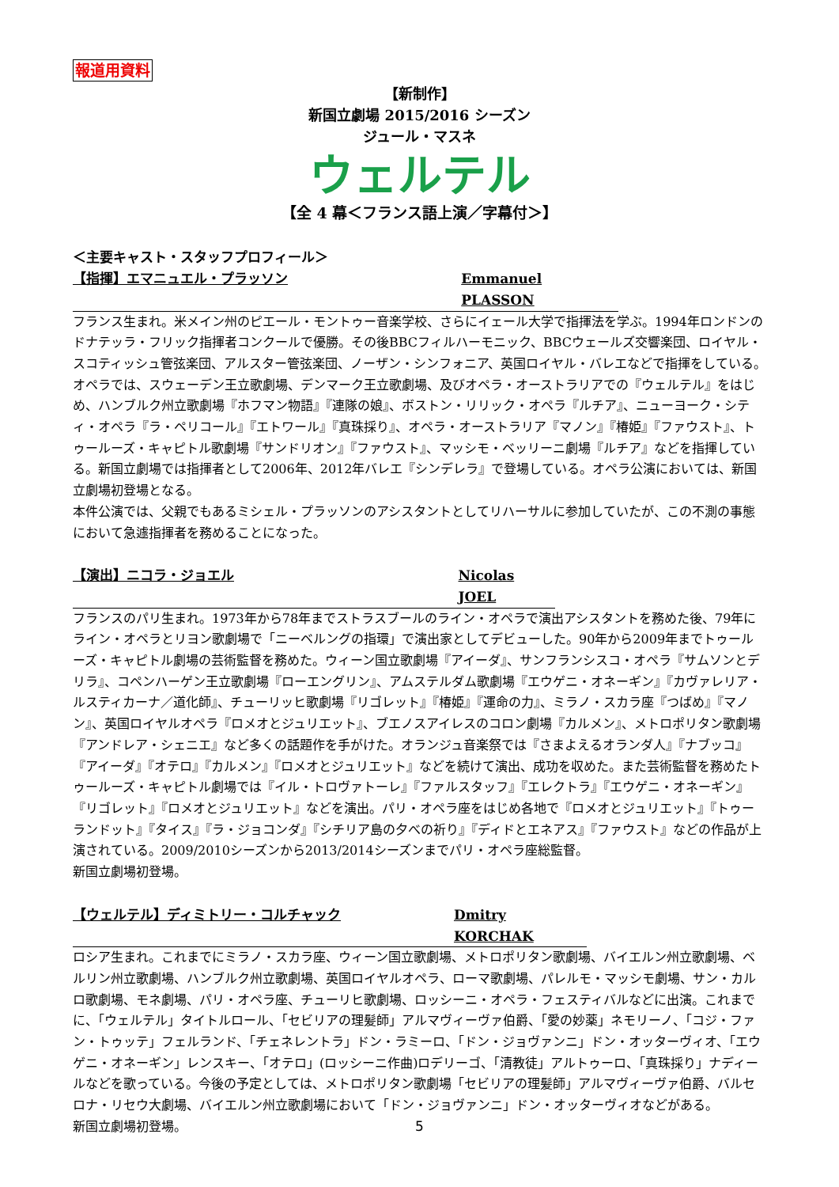報道用資料
【新制作】
新国立劇場 2015/2016 シーズン
ジュール・マスネ
ウェルテル
【全 4 幕＜フランス語上演／字幕付＞】
＜主要キャスト・スタッフプロフィール＞
【指揮】エマニュエル・プラッソン Emmanuel PLASSON
フランス生まれ。米メイン州のピエール・モントゥー音楽学校、さらにイェール大学で指揮法を学ぶ。1994年ロンドンのドナテッラ・フリック指揮者コンクールで優勝。その後BBCフィルハーモニック、BBCウェールズ交響楽団、ロイヤル・スコティッシュ管弦楽団、アルスター管弦楽団、ノーザン・シンフォニア、英国ロイヤル・バレエなどで指揮をしている。
オペラでは、スウェーデン王立歌劇場、デンマーク王立歌劇場、及びオペラ・オーストラリアでの『ウェルテル』をはじめ、ハンブルク州立歌劇場『ホフマン物語』『連隊の娘』、ボストン・リリック・オペラ『ルチア』、ニューヨーク・シティ・オペラ『ラ・ペリコール』『エトワール』『真珠採り』、オペラ・オーストラリア『マノン』『椿姫』『ファウスト』、トゥールーズ・キャピトル歌劇場『サンドリオン』『ファウスト』、マッシモ・ベッリーニ劇場『ルチア』などを指揮している。新国立劇場では指揮者として2006年、2012年バレエ『シンデレラ』で登場している。オペラ公演においては、新国立劇場初登場となる。
本件公演では、父親でもあるミシェル・プラッソンのアシスタントとしてリハーサルに参加していたが、この不測の事態において急遽指揮者を務めることになった。
【演出】ニコラ・ジョエル Nicolas JOEL
フランスのパリ生まれ。1973年から78年までストラスブールのライン・オペラで演出アシスタントを務めた後、79年にライン・オペラとリヨン歌劇場で「ニーベルングの指環」で演出家としてデビューした。90年から2009年までトゥールーズ・キャピトル劇場の芸術監督を務めた。ウィーン国立歌劇場『アイーダ』、サンフランシスコ・オペラ『サムソンとデリラ』、コペンハーゲン王立歌劇場『ローエングリン』、アムステルダム歌劇場『エウゲニ・オネーギン』『カヴァレリア・ルスティカーナ／道化師』、チューリッヒ歌劇場『リゴレット』『椿姫』『運命の力』、ミラノ・スカラ座『つばめ』『マノン』、英国ロイヤルオペラ『ロメオとジュリエット』、ブエノスアイレスのコロン劇場『カルメン』、メトロポリタン歌劇場『アンドレア・シェニエ』など多くの話題作を手がけた。オランジュ音楽祭では『さまよえるオランダ人』『ナブッコ』『アイーダ』『オテロ』『カルメン』『ロメオとジュリエット』などを続けて演出、成功を収めた。また芸術監督を務めたトゥールーズ・キャピトル劇場では『イル・トロヴァトーレ』『ファルスタッフ』『エレクトラ』『エウゲニ・オネーギン』『リゴレット』『ロメオとジュリエット』などを演出。パリ・オペラ座をはじめ各地で『ロメオとジュリエット』『トゥーランドット』『タイス』『ラ・ジョコンダ』『シチリア島の夕べの祈り』『ディドとエネアス』『ファウスト』などの作品が上演されている。2009/2010シーズンから2013/2014シーズンまでパリ・オペラ座総監督。
新国立劇場初登場。
【ウェルテル】ディミトリー・コルチャック Dmitry KORCHAK
ロシア生まれ。これまでにミラノ・スカラ座、ウィーン国立歌劇場、メトロポリタン歌劇場、バイエルン州立歌劇場、ベルリン州立歌劇場、ハンブルク州立歌劇場、英国ロイヤルオペラ、ローマ歌劇場、パレルモ・マッシモ劇場、サン・カルロ歌劇場、モネ劇場、パリ・オペラ座、チューリヒ歌劇場、ロッシーニ・オペラ・フェスティバルなどに出演。これまでに、「ウェルテル」タイトルロール、「セビリアの理髪師」アルマヴィーヴァ伯爵、「愛の妙薬」ネモリーノ、「コジ・ファン・トゥッテ」フェルランド、「チェネレントラ」ドン・ラミーロ、「ドン・ジョヴァンニ」ドン・オッターヴィオ、「エウゲニ・オネーギン」レンスキー、「オテロ」(ロッシーニ作曲)ロデリーゴ、「清教徒」アルトゥーロ、「真珠採り」ナディールなどを歌っている。今後の予定としては、メトロポリタン歌劇場「セビリアの理髪師」アルマヴィーヴァ伯爵、バルセロナ・リセウ大劇場、バイエルン州立歌劇場において「ドン・ジョヴァンニ」ドン・オッターヴィオなどがある。
新国立劇場初登場。
5